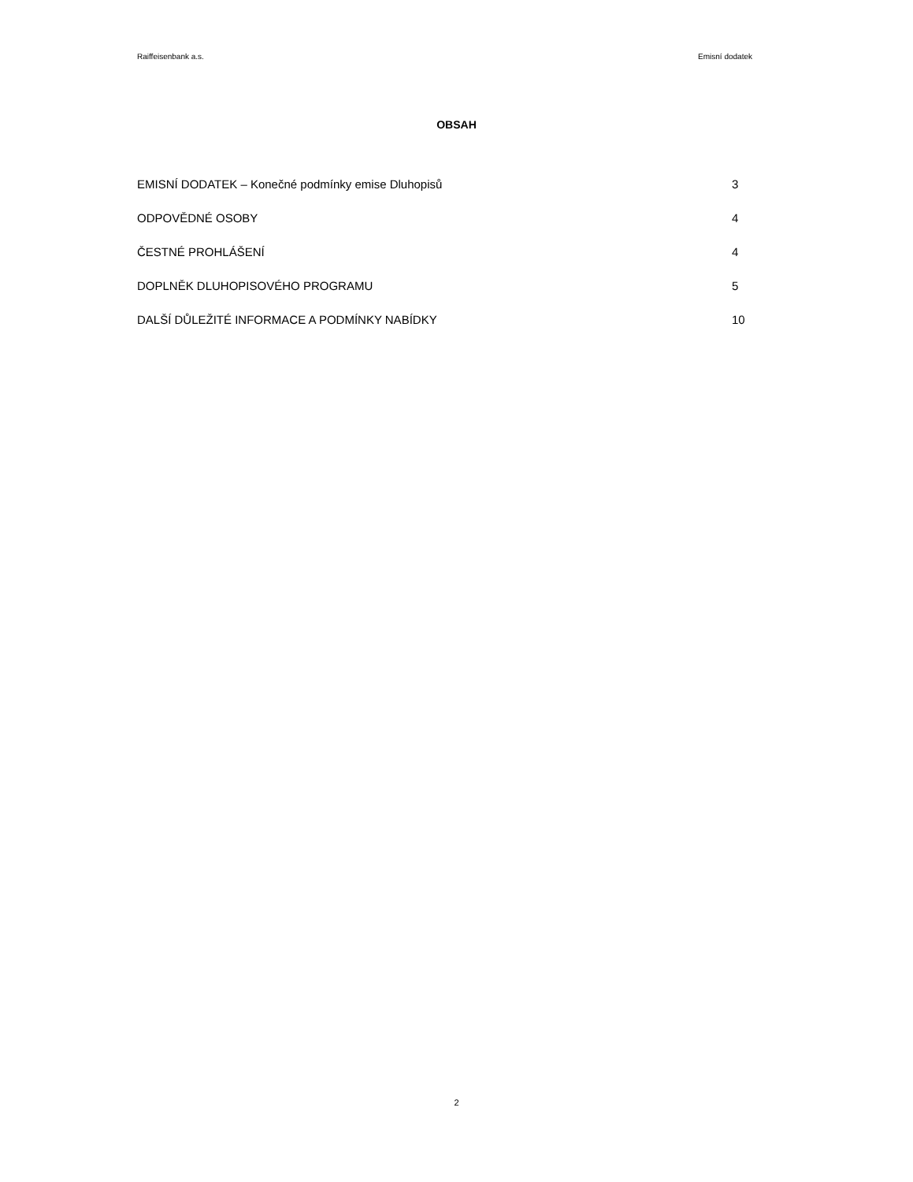Raiffeisenbank a.s. Emisní dodatek
OBSAH
EMISNÍ DODATEK – Konečné podmínky emise Dluhopisů 3
ODPOVĚDNÉ OSOBY 4
ČESTNÉ PROHLÁŠENÍ 4
DOPLNĚK DLUHOPISOVÉHO PROGRAMU 5
DALŠÍ DŮLEŽITÉ INFORMACE A PODMÍNKY NABÍDKY 10
2